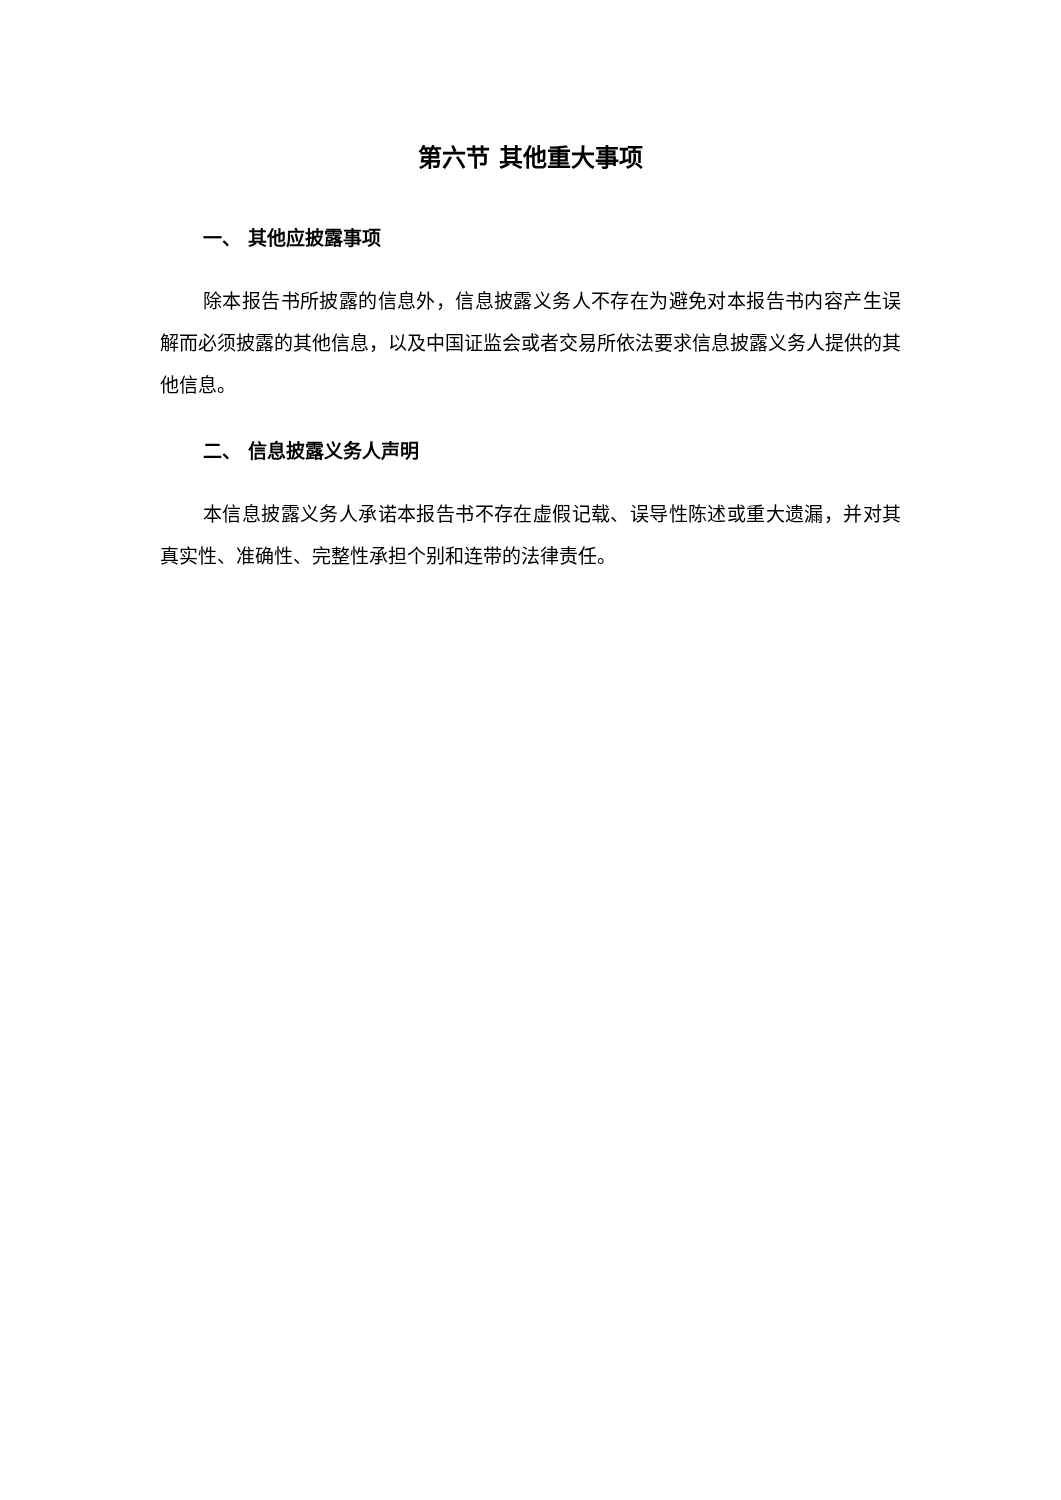第六节 其他重大事项
一、 其他应披露事项
除本报告书所披露的信息外，信息披露义务人不存在为避免对本报告书内容产生误解而必须披露的其他信息，以及中国证监会或者交易所依法要求信息披露义务人提供的其他信息。
二、 信息披露义务人声明
本信息披露义务人承诺本报告书不存在虚假记载、误导性陈述或重大遗漏，并对其真实性、准确性、完整性承担个别和连带的法律责任。